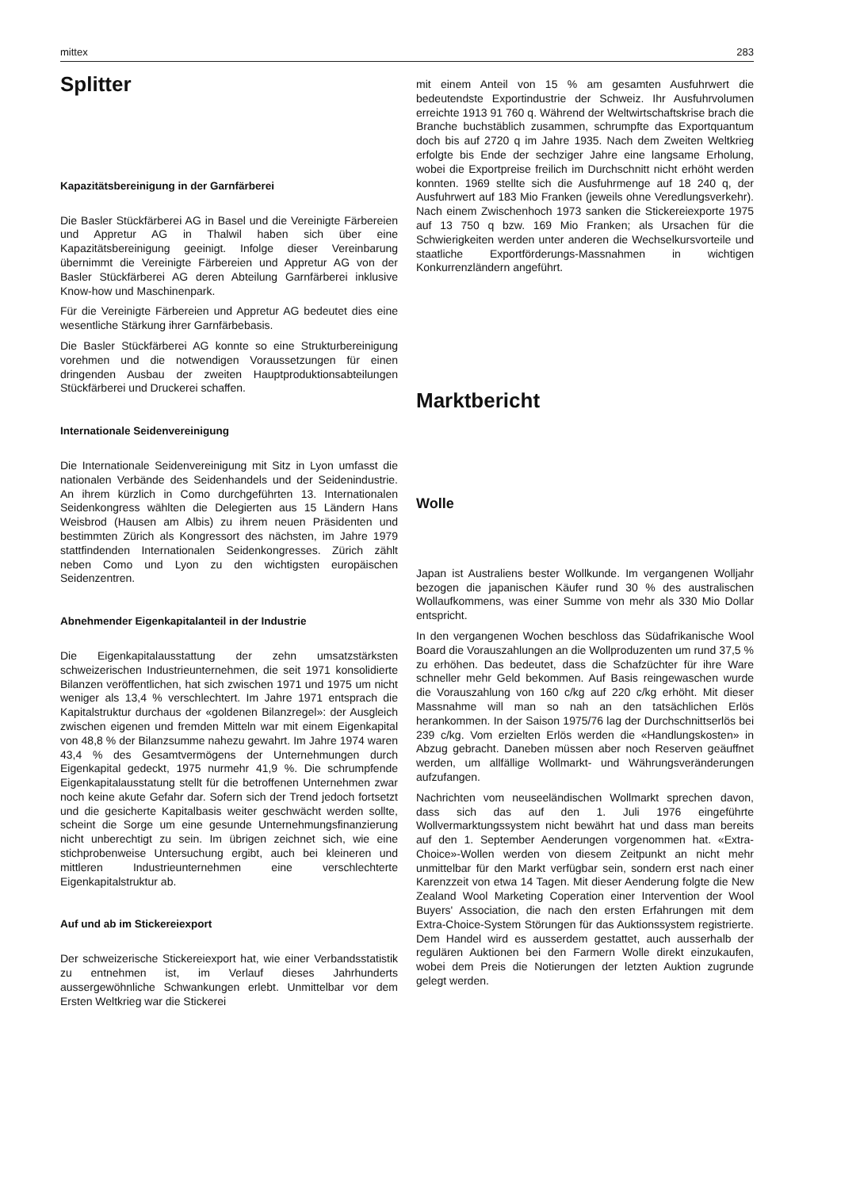mittex 283
Splitter
Kapazitätsbereinigung in der Garnfärberei
Die Basler Stückfärberei AG in Basel und die Vereinigte Färbereien und Appretur AG in Thalwil haben sich über eine Kapazitätsbereinigung geeinigt. Infolge dieser Vereinbarung übernimmt die Vereinigte Färbereien und Appretur AG von der Basler Stückfärberei AG deren Abteilung Garnfärberei inklusive Know-how und Maschinenpark.
Für die Vereinigte Färbereien und Appretur AG bedeutet dies eine wesentliche Stärkung ihrer Garnfärbebasis.
Die Basler Stückfärberei AG konnte so eine Strukturbereinigung vorehmen und die notwendigen Voraussetzungen für einen dringenden Ausbau der zweiten Hauptproduktionsabteilungen Stückfärberei und Druckerei schaffen.
Internationale Seidenvereinigung
Die Internationale Seidenvereinigung mit Sitz in Lyon umfasst die nationalen Verbände des Seidenhandels und der Seidenindustrie. An ihrem kürzlich in Como durchgeführten 13. Internationalen Seidenkongress wählten die Delegierten aus 15 Ländern Hans Weisbrod (Hausen am Albis) zu ihrem neuen Präsidenten und bestimmten Zürich als Kongressort des nächsten, im Jahre 1979 stattfindenden Internationalen Seidenkongresses. Zürich zählt neben Como und Lyon zu den wichtigsten europäischen Seidenzentren.
Abnehmender Eigenkapitalanteil in der Industrie
Die Eigenkapitalausstattung der zehn umsatzstärksten schweizerischen Industrieunternehmen, die seit 1971 konsolidierte Bilanzen veröffentlichen, hat sich zwischen 1971 und 1975 um nicht weniger als 13,4 % verschlechtert. Im Jahre 1971 entsprach die Kapitalstruktur durchaus der «goldenen Bilanzregel»: der Ausgleich zwischen eigenen und fremden Mitteln war mit einem Eigenkapital von 48,8 % der Bilanzsumme nahezu gewahrt. Im Jahre 1974 waren 43,4 % des Gesamtvermögens der Unternehmungen durch Eigenkapital gedeckt, 1975 nurmehr 41,9 %. Die schrumpfende Eigenkapitalausstatung stellt für die betroffenen Unternehmen zwar noch keine akute Gefahr dar. Sofern sich der Trend jedoch fortsetzt und die gesicherte Kapitalbasis weiter geschwächt werden sollte, scheint die Sorge um eine gesunde Unternehmungsfinanzierung nicht unberechtigt zu sein. Im übrigen zeichnet sich, wie eine stichprobenweise Untersuchung ergibt, auch bei kleineren und mittleren Industrieunternehmen eine verschlechterte Eigenkapitalstruktur ab.
Auf und ab im Stickereiexport
Der schweizerische Stickereiexport hat, wie einer Verbandsstatistik zu entnehmen ist, im Verlauf dieses Jahrhunderts aussergewöhnliche Schwankungen erlebt. Unmittelbar vor dem Ersten Weltkrieg war die Stickerei
mit einem Anteil von 15 % am gesamten Ausfuhrwert die bedeutendste Exportindustrie der Schweiz. Ihr Ausfuhrvolumen erreichte 1913 91 760 q. Während der Weltwirtschaftskrise brach die Branche buchstäblich zusammen, schrumpfte das Exportquantum doch bis auf 2720 q im Jahre 1935. Nach dem Zweiten Weltkrieg erfolgte bis Ende der sechziger Jahre eine langsame Erholung, wobei die Exportpreise freilich im Durchschnitt nicht erhöht werden konnten. 1969 stellte sich die Ausfuhrmenge auf 18 240 q, der Ausfuhrwert auf 183 Mio Franken (jeweils ohne Veredlungsverkehr). Nach einem Zwischenhoch 1973 sanken die Stickereiexporte 1975 auf 13 750 q bzw. 169 Mio Franken; als Ursachen für die Schwierigkeiten werden unter anderen die Wechselkursvorteile und staatliche Exportförderungs-Massnahmen in wichtigen Konkurrenzländern angeführt.
Marktbericht
Wolle
Japan ist Australiens bester Wollkunde. Im vergangenen Wolljahr bezogen die japanischen Käufer rund 30 % des australischen Wollaufkommens, was einer Summe von mehr als 330 Mio Dollar entspricht.
In den vergangenen Wochen beschloss das Südafrikanische Wool Board die Vorauszahlungen an die Wollproduzenten um rund 37,5 % zu erhöhen. Das bedeutet, dass die Schafzüchter für ihre Ware schneller mehr Geld bekommen. Auf Basis reingewaschen wurde die Vorauszahlung von 160 c/kg auf 220 c/kg erhöht. Mit dieser Massnahme will man so nah an den tatsächlichen Erlös herankommen. In der Saison 1975/76 lag der Durchschnittserlös bei 239 c/kg. Vom erzielten Erlös werden die «Handlungskosten» in Abzug gebracht. Daneben müssen aber noch Reserven geäuffnet werden, um allfällige Wollmarkt- und Währungsveränderungen aufzufangen.
Nachrichten vom neuseeländischen Wollmarkt sprechen davon, dass sich das auf den 1. Juli 1976 eingeführte Wollvermarktungssystem nicht bewährt hat und dass man bereits auf den 1. September Aenderungen vorgenommen hat. «Extra-Choice»-Wollen werden von diesem Zeitpunkt an nicht mehr unmittelbar für den Markt verfügbar sein, sondern erst nach einer Karenzzeit von etwa 14 Tagen. Mit dieser Aenderung folgte die New Zealand Wool Marketing Coperation einer Intervention der Wool Buyers' Association, die nach den ersten Erfahrungen mit dem Extra-Choice-System Störungen für das Auktionssystem registrierte. Dem Handel wird es ausserdem gestattet, auch ausserhalb der regulären Auktionen bei den Farmern Wolle direkt einzukaufen, wobei dem Preis die Notierungen der letzten Auktion zugrunde gelegt werden.